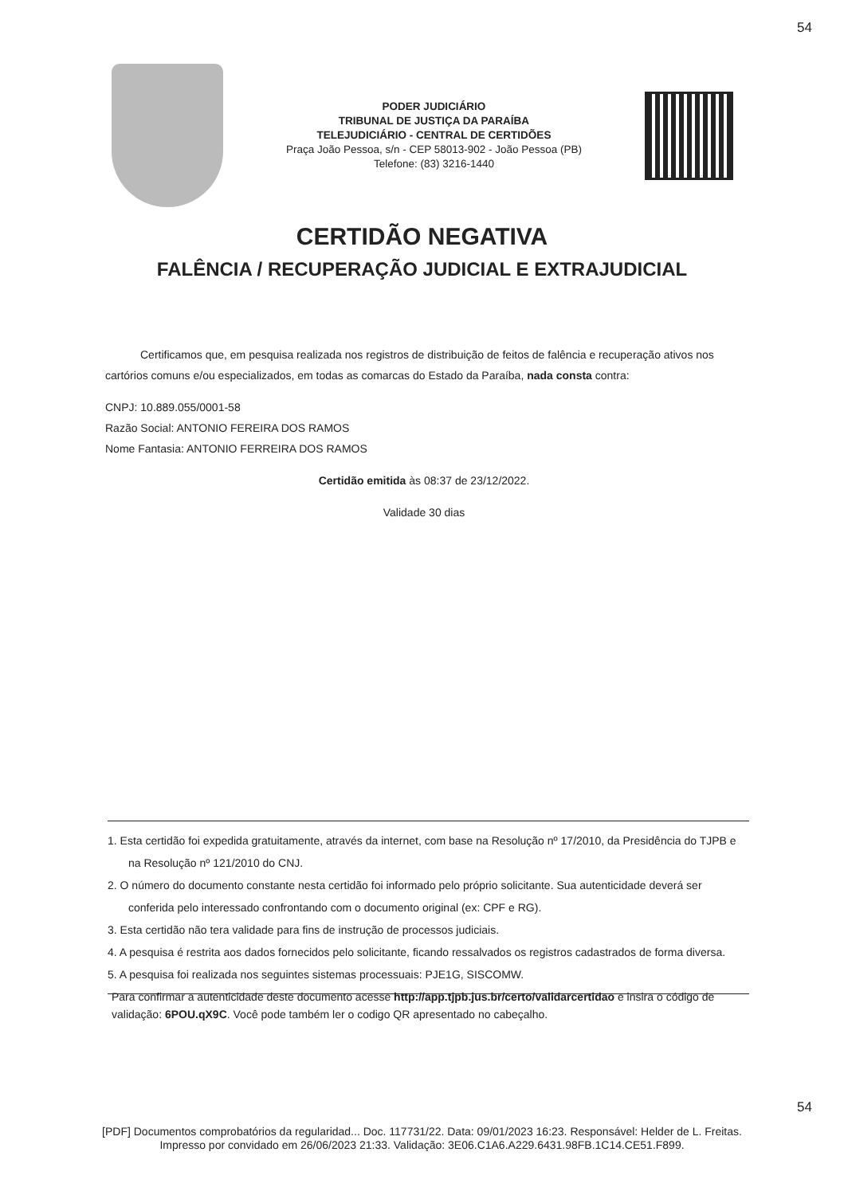54
PODER JUDICIÁRIO
TRIBUNAL DE JUSTIÇA DA PARAÍBA
TELEJUDICIÁRIO - CENTRAL DE CERTIDÕES
Praça João Pessoa, s/n - CEP 58013-902 - João Pessoa (PB)
Telefone: (83) 3216-1440
CERTIDÃO NEGATIVA
FALÊNCIA / RECUPERAÇÃO JUDICIAL E EXTRAJUDICIAL
Certificamos que, em pesquisa realizada nos registros de distribuição de feitos de falência e recuperação ativos nos cartórios comuns e/ou especializados, em todas as comarcas do Estado da Paraíba, nada consta contra:
CNPJ: 10.889.055/0001-58
Razão Social: ANTONIO FEREIRA DOS RAMOS
Nome Fantasia: ANTONIO FERREIRA DOS RAMOS
Certidão emitida às 08:37 de 23/12/2022.
Validade 30 dias
1. Esta certidão foi expedida gratuitamente, através da internet, com base na Resolução nº 17/2010, da Presidência do TJPB e na Resolução nº 121/2010 do CNJ.
2. O número do documento constante nesta certidão foi informado pelo próprio solicitante. Sua autenticidade deverá ser conferida pelo interessado confrontando com o documento original (ex: CPF e RG).
3. Esta certidão não tera validade para fins de instrução de processos judiciais.
4. A pesquisa é restrita aos dados fornecidos pelo solicitante, ficando ressalvados os registros cadastrados de forma diversa.
5. A pesquisa foi realizada nos seguintes sistemas processuais: PJE1G, SISCOMW.
Para confirmar a autenticidade deste documento acesse http://app.tjpb.jus.br/certo/validarcertidao e insira o código de validação: 6POU.qX9C. Você pode também ler o codigo QR apresentado no cabeçalho.
54
[PDF] Documentos comprobatórios da regularidad... Doc. 117731/22. Data: 09/01/2023 16:23. Responsável: Helder de L. Freitas.
Impresso por convidado em 26/06/2023 21:33. Validação: 3E06.C1A6.A229.6431.98FB.1C14.CE51.F899.